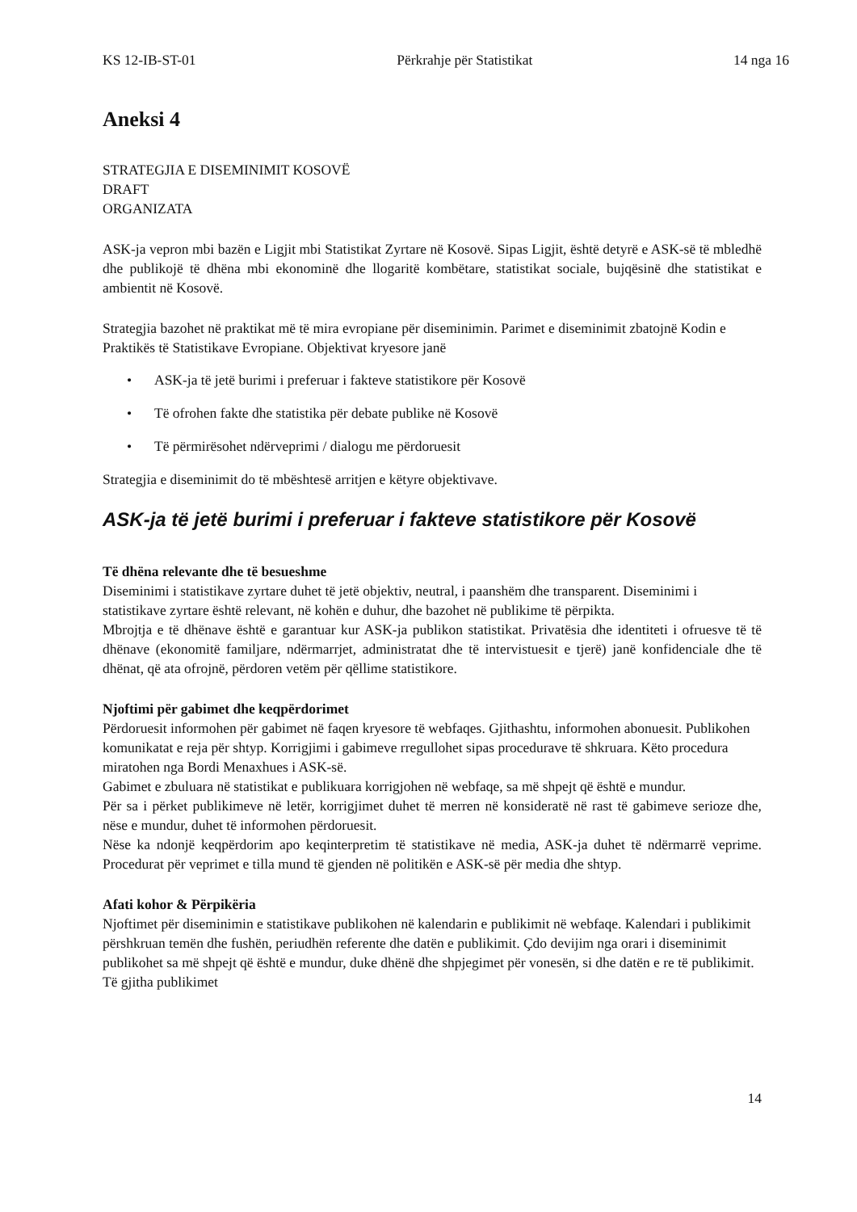KS 12-IB-ST-01 Përkrahje për Statistikat 14 nga 16
Aneksi 4
STRATEGJIA E DISEMINIMIT KOSOVË
DRAFT
ORGANIZATA
ASK-ja vepron mbi bazën e Ligjit mbi Statistikat Zyrtare në Kosovë. Sipas Ligjit, është detyrë e ASK-së të mbledhë dhe publikojë të dhëna mbi ekonominë dhe llogaritë kombëtare, statistikat sociale, bujqësinë dhe statistikat e ambientit në Kosovë.
Strategjia bazohet në praktikat më të mira evropiane për diseminimin. Parimet e diseminimit zbatojnë Kodin e Praktikës të Statistikave Evropiane. Objektivat kryesore janë
• ASK-ja të jetë burimi i preferuar i fakteve statistikore për Kosovë
• Të ofrohen fakte dhe statistika për debate publike në Kosovë
• Të përmirësohet ndërveprimi / dialogu me përdoruesit
Strategjia e diseminimit do të mbështesë arritjen e këtyre objektivave.
ASK-ja të jetë burimi i preferuar i fakteve statistikore për Kosovë
Të dhëna relevante dhe të besueshme
Diseminimi i statistikave zyrtare duhet të jetë objektiv, neutral, i paanshëm dhe transparent. Diseminimi i statistikave zyrtare është relevant, në kohën e duhur, dhe bazohet në publikime të përpikta.
Mbrojtja e të dhënave është e garantuar kur ASK-ja publikon statistikat. Privatësia dhe identiteti i ofruesve të të dhënave (ekonomitë familjare, ndërmarrjet, administratat dhe të intervistuesit e tjerë) janë konfidenciale dhe të dhënat, që ata ofrojnë, përdoren vetëm për qëllime statistikore.
Njoftimi për gabimet dhe keqpërdorimet
Përdoruesit informohen për gabimet në faqen kryesore të webfaqes. Gjithashtu, informohen abonuesit. Publikohen komunikatat e reja për shtyp. Korrigjimi i gabimeve rregullohet sipas procedurave të shkruara. Këto procedura miratohen nga Bordi Menaxhues i ASK-së.
Gabimet e zbuluara në statistikat e publikuara korrigjohen në webfaqe, sa më shpejt që është e mundur.
Për sa i përket publikimeve në letër, korrigjimet duhet të merren në konsideratë në rast të gabimeve serioze dhe, nëse e mundur, duhet të informohen përdoruesit.
Nëse ka ndonjë keqpërdorim apo keqinterpretim të statistikave në media, ASK-ja duhet të ndërmarrë veprime. Procedurat për veprimet e tilla mund të gjenden në politikën e ASK-së për media dhe shtyp.
Afati kohor & Përpikëria
Njoftimet për diseminimin e statistikave publikohen në kalendarin e publikimit në webfaqe. Kalendari i publikimit përshkruan temën dhe fushën, periudhën referente dhe datën e publikimit. Çdo devijim nga orari i diseminimit publikohet sa më shpejt që është e mundur, duke dhënë dhe shpjegimet për vonesën, si dhe datën e re të publikimit. Të gjitha publikimet
14